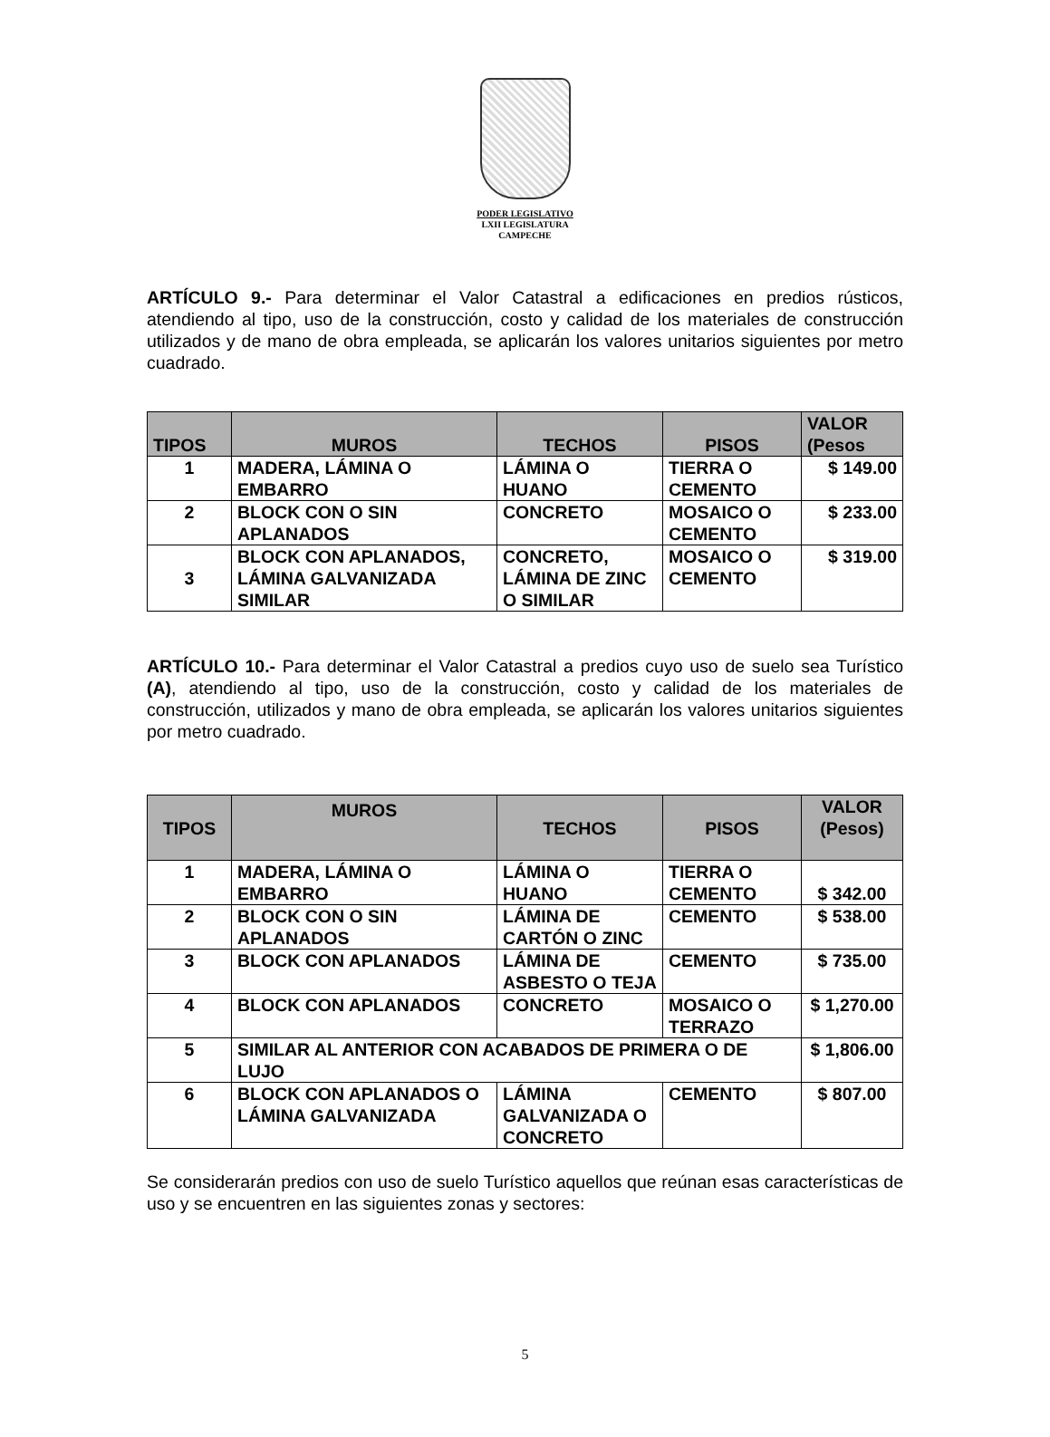PODER LEGISLATIVO
LXII LEGISLATURA
CAMPECHE
ARTÍCULO 9.- Para determinar el Valor Catastral a edificaciones en predios rústicos, atendiendo al tipo, uso de la construcción, costo y calidad de los materiales de construcción utilizados y de mano de obra empleada, se aplicarán los valores unitarios siguientes por metro cuadrado.
| TIPOS | MUROS | TECHOS | PISOS | VALOR (Pesos |
| --- | --- | --- | --- | --- |
| 1 | MADERA, LÁMINA O EMBARRO | LÁMINA O HUANO | TIERRA O CEMENTO | $ 149.00 |
| 2 | BLOCK CON O SIN APLANADOS | CONCRETO | MOSAICO O CEMENTO | $ 233.00 |
| 3 | BLOCK CON APLANADOS, LÁMINA GALVANIZADA SIMILAR | CONCRETO, LÁMINA DE ZINC O SIMILAR | MOSAICO O CEMENTO | $ 319.00 |
ARTÍCULO 10.- Para determinar el Valor Catastral a predios cuyo uso de suelo sea Turístico (A), atendiendo al tipo, uso de la construcción, costo y calidad de los materiales de construcción, utilizados y mano de obra empleada, se aplicarán los valores unitarios siguientes por metro cuadrado.
| TIPOS | MUROS | TECHOS | PISOS | VALOR (Pesos) |
| --- | --- | --- | --- | --- |
| 1 | MADERA, LÁMINA O EMBARRO | LÁMINA O HUANO | TIERRA O CEMENTO | $ 342.00 |
| 2 | BLOCK CON O SIN APLANADOS | LÁMINA DE CARTÓN O ZINC | CEMENTO | $ 538.00 |
| 3 | BLOCK CON APLANADOS | LÁMINA DE ASBESTO O TEJA | CEMENTO | $ 735.00 |
| 4 | BLOCK CON APLANADOS | CONCRETO | MOSAICO O TERRAZO | $ 1,270.00 |
| 5 | SIMILAR AL ANTERIOR CON ACABADOS DE PRIMERA O DE LUJO | | | $ 1,806.00 |
| 6 | BLOCK CON APLANADOS O LÁMINA GALVANIZADA | LÁMINA GALVANIZADA O CONCRETO | CEMENTO | $ 807.00 |
Se considerarán predios con uso de suelo Turístico aquellos que reúnan esas características de uso y se encuentren en las siguientes zonas y sectores:
5